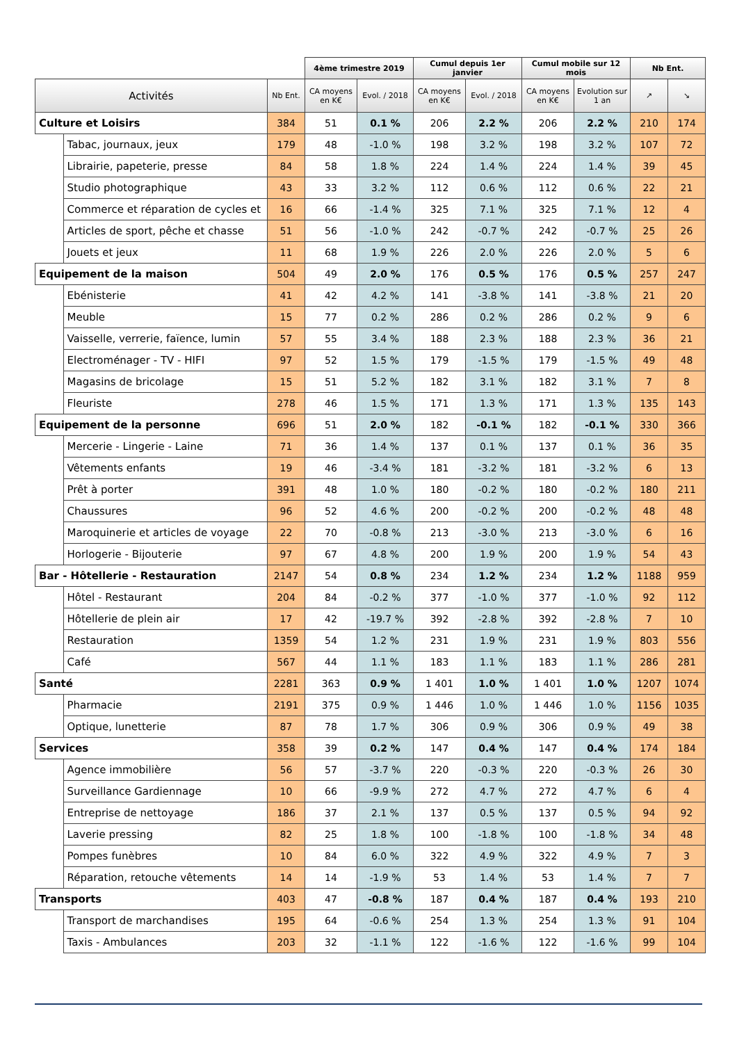| | | | 4ème trimestre 2019 | | Cumul depuis 1er janvier | | Cumul mobile sur 12 mois | | Nb Ent. | |
| --- | --- | --- | --- | --- | --- | --- | --- | --- | --- | --- |
| Activités | | Nb Ent. | CA moyens en K€ | Evol. / 2018 | CA moyens en K€ | Evol. / 2018 | CA moyens en K€ | Evolution sur 1 an | ↗ | ↘ |
| Culture et Loisirs | | 384 | 51 | 0.1 % | 206 | 2.2 % | 206 | 2.2 % | 210 | 174 |
| | Tabac, journaux, jeux | 179 | 48 | -1.0 % | 198 | 3.2 % | 198 | 3.2 % | 107 | 72 |
| | Librairie, papeterie, presse | 84 | 58 | 1.8 % | 224 | 1.4 % | 224 | 1.4 % | 39 | 45 |
| | Studio photographique | 43 | 33 | 3.2 % | 112 | 0.6 % | 112 | 0.6 % | 22 | 21 |
| | Commerce et réparation de cycles et | 16 | 66 | -1.4 % | 325 | 7.1 % | 325 | 7.1 % | 12 | 4 |
| | Articles de sport, pêche et chasse | 51 | 56 | -1.0 % | 242 | -0.7 % | 242 | -0.7 % | 25 | 26 |
| | Jouets et jeux | 11 | 68 | 1.9 % | 226 | 2.0 % | 226 | 2.0 % | 5 | 6 |
| Equipement de la maison | | 504 | 49 | 2.0 % | 176 | 0.5 % | 176 | 0.5 % | 257 | 247 |
| | Ebénisterie | 41 | 42 | 4.2 % | 141 | -3.8 % | 141 | -3.8 % | 21 | 20 |
| | Meuble | 15 | 77 | 0.2 % | 286 | 0.2 % | 286 | 0.2 % | 9 | 6 |
| | Vaisselle, verrerie, faïence, lumin | 57 | 55 | 3.4 % | 188 | 2.3 % | 188 | 2.3 % | 36 | 21 |
| | Electroménager - TV - HIFI | 97 | 52 | 1.5 % | 179 | -1.5 % | 179 | -1.5 % | 49 | 48 |
| | Magasins de bricolage | 15 | 51 | 5.2 % | 182 | 3.1 % | 182 | 3.1 % | 7 | 8 |
| | Fleuriste | 278 | 46 | 1.5 % | 171 | 1.3 % | 171 | 1.3 % | 135 | 143 |
| Equipement de la personne | | 696 | 51 | 2.0 % | 182 | -0.1 % | 182 | -0.1 % | 330 | 366 |
| | Mercerie - Lingerie - Laine | 71 | 36 | 1.4 % | 137 | 0.1 % | 137 | 0.1 % | 36 | 35 |
| | Vêtements enfants | 19 | 46 | -3.4 % | 181 | -3.2 % | 181 | -3.2 % | 6 | 13 |
| | Prêt à porter | 391 | 48 | 1.0 % | 180 | -0.2 % | 180 | -0.2 % | 180 | 211 |
| | Chaussures | 96 | 52 | 4.6 % | 200 | -0.2 % | 200 | -0.2 % | 48 | 48 |
| | Maroquinerie et articles de voyage | 22 | 70 | -0.8 % | 213 | -3.0 % | 213 | -3.0 % | 6 | 16 |
| | Horlogerie - Bijouterie | 97 | 67 | 4.8 % | 200 | 1.9 % | 200 | 1.9 % | 54 | 43 |
| Bar - Hôtellerie - Restauration | | 2147 | 54 | 0.8 % | 234 | 1.2 % | 234 | 1.2 % | 1188 | 959 |
| | Hôtel - Restaurant | 204 | 84 | -0.2 % | 377 | -1.0 % | 377 | -1.0 % | 92 | 112 |
| | Hôtellerie de plein air | 17 | 42 | -19.7 % | 392 | -2.8 % | 392 | -2.8 % | 7 | 10 |
| | Restauration | 1359 | 54 | 1.2 % | 231 | 1.9 % | 231 | 1.9 % | 803 | 556 |
| | Café | 567 | 44 | 1.1 % | 183 | 1.1 % | 183 | 1.1 % | 286 | 281 |
| Santé | | 2281 | 363 | 0.9 % | 1 401 | 1.0 % | 1 401 | 1.0 % | 1207 | 1074 |
| | Pharmacie | 2191 | 375 | 0.9 % | 1 446 | 1.0 % | 1 446 | 1.0 % | 1156 | 1035 |
| | Optique, lunetterie | 87 | 78 | 1.7 % | 306 | 0.9 % | 306 | 0.9 % | 49 | 38 |
| Services | | 358 | 39 | 0.2 % | 147 | 0.4 % | 147 | 0.4 % | 174 | 184 |
| | Agence immobilière | 56 | 57 | -3.7 % | 220 | -0.3 % | 220 | -0.3 % | 26 | 30 |
| | Surveillance Gardiennage | 10 | 66 | -9.9 % | 272 | 4.7 % | 272 | 4.7 % | 6 | 4 |
| | Entreprise de nettoyage | 186 | 37 | 2.1 % | 137 | 0.5 % | 137 | 0.5 % | 94 | 92 |
| | Laverie pressing | 82 | 25 | 1.8 % | 100 | -1.8 % | 100 | -1.8 % | 34 | 48 |
| | Pompes funèbres | 10 | 84 | 6.0 % | 322 | 4.9 % | 322 | 4.9 % | 7 | 3 |
| | Réparation, retouche vêtements | 14 | 14 | -1.9 % | 53 | 1.4 % | 53 | 1.4 % | 7 | 7 |
| Transports | | 403 | 47 | -0.8 % | 187 | 0.4 % | 187 | 0.4 % | 193 | 210 |
| | Transport de marchandises | 195 | 64 | -0.6 % | 254 | 1.3 % | 254 | 1.3 % | 91 | 104 |
| | Taxis - Ambulances | 203 | 32 | -1.1 % | 122 | -1.6 % | 122 | -1.6 % | 99 | 104 |